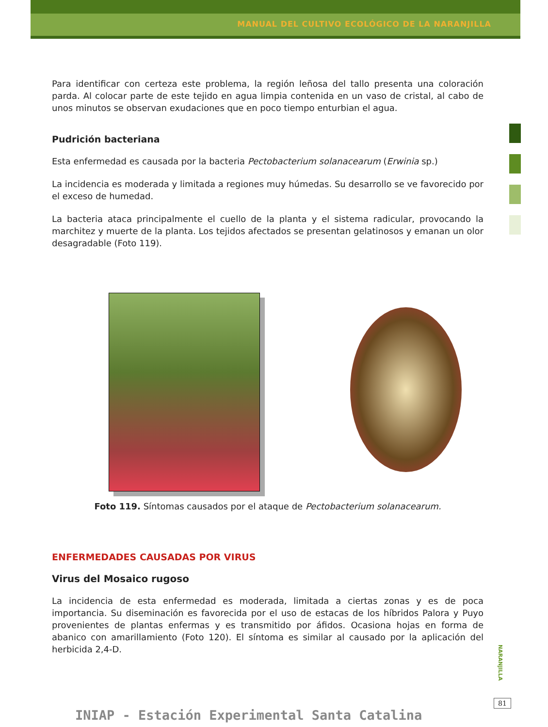MANUAL DEL CULTIVO ECOLÓGICO DE LA NARANJILLA
Para identificar con certeza este problema, la región leñosa del tallo presenta una coloración parda. Al colocar parte de este tejido en agua limpia contenida en un vaso de cristal, al cabo de unos minutos se observan exudaciones que en poco tiempo enturbian el agua.
Pudrición bacteriana
Esta enfermedad es causada por la bacteria Pectobacterium solanacearum (Erwinia sp.)
La incidencia es moderada y limitada a regiones muy húmedas. Su desarrollo se ve favorecido por el exceso de humedad.
La bacteria ataca principalmente el cuello de la planta y el sistema radicular, provocando la marchitez y muerte de la planta. Los tejidos afectados se presentan gelatinosos y emanan un olor desagradable (Foto 119).
Foto 119. Síntomas causados por el ataque de Pectobacterium solanacearum.
ENFERMEDADES CAUSADAS POR VIRUS
Virus del Mosaico rugoso
La incidencia de esta enfermedad es moderada, limitada a ciertas zonas y es de poca importancia. Su diseminación es favorecida por el uso de estacas de los híbridos Palora y Puyo provenientes de plantas enfermas y es transmitido por áfidos. Ocasiona hojas en forma de abanico con amarillamiento (Foto 120). El síntoma es similar al causado por la aplicación del herbicida 2,4-D.
NARANJILLA
81
INIAP - Estación Experimental Santa Catalina